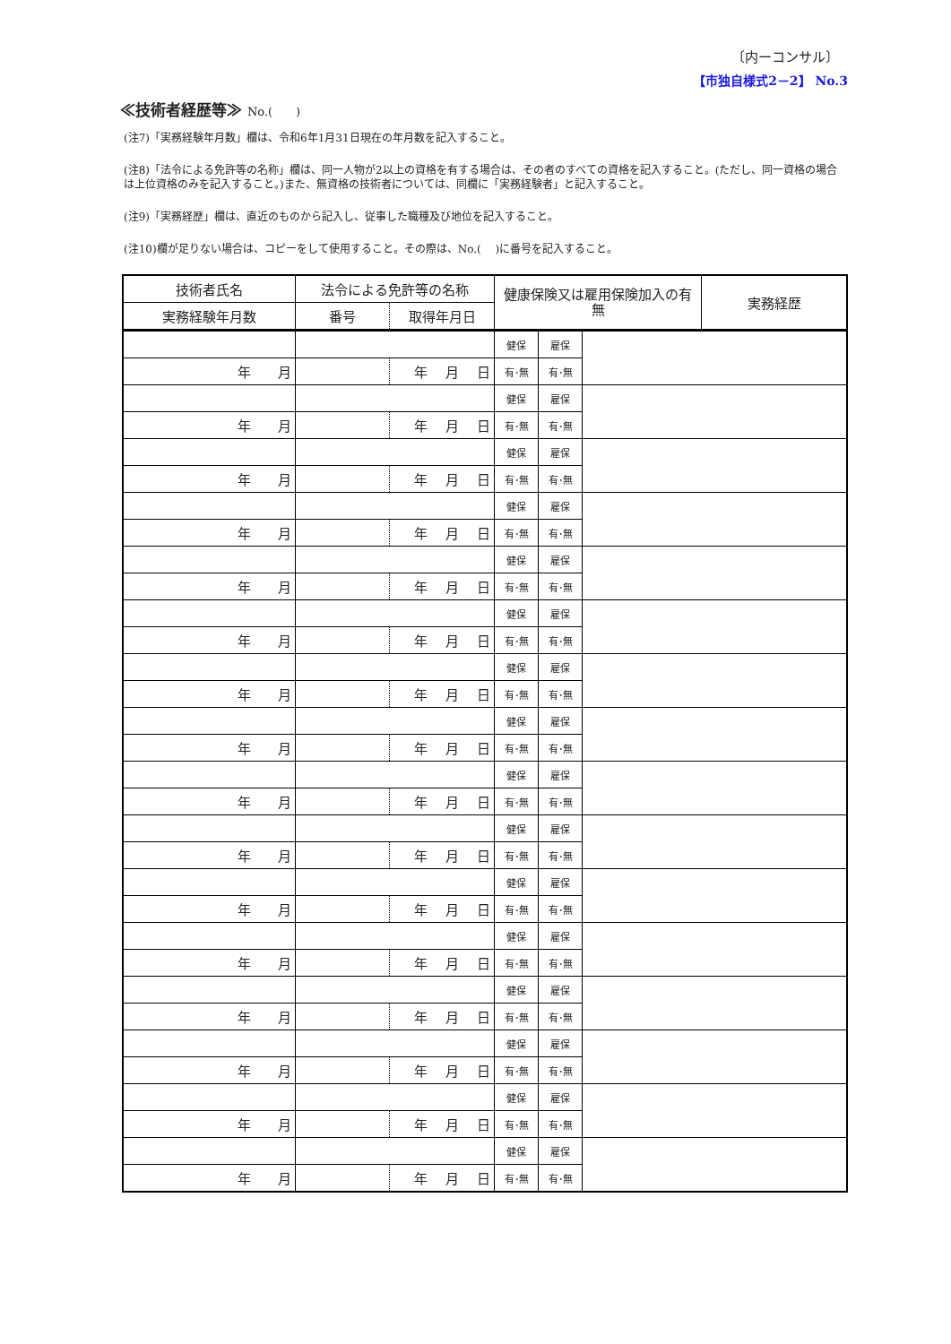〔内ーコンサル〕
【市独自様式2－2】 No.3
≪技術者経歴等≫ No.(　　)
(注7)「実務経験年月数」欄は、令和6年1月31日現在の年月数を記入すること。
(注8)「法令による免許等の名称」欄は、同一人物が2以上の資格を有する場合は、その者のすべての資格を記入すること。(ただし、同一資格の場合は上位資格のみを記入すること。)また、無資格の技術者については、同欄に「実務経験者」と記入すること。
(注9)「実務経歴」欄は、直近のものから記入し、従事した職種及び地位を記入すること。
(注10)欄が足りない場合は、コピーをして使用すること。その際は、No.(　 )に番号を記入すること。
| 技術者氏名 | 法令による免許等の名称 | | 健康保険又は雇用保険加入の有無 | 実務経歴 |
| 実務経験年月数 | 番号 | 取得年月日 | | |
| | | | 健保 | 雇保 | |
| 年 月 | | 年 月 日 | 有･無 | 有･無 | |
| | | | 健保 | 雇保 | |
| 年 月 | | 年 月 日 | 有･無 | 有･無 | |
| | | | 健保 | 雇保 | |
| 年 月 | | 年 月 日 | 有･無 | 有･無 | |
| | | | 健保 | 雇保 | |
| 年 月 | | 年 月 日 | 有･無 | 有･無 | |
| | | | 健保 | 雇保 | |
| 年 月 | | 年 月 日 | 有･無 | 有･無 | |
| | | | 健保 | 雇保 | |
| 年 月 | | 年 月 日 | 有･無 | 有･無 | |
| | | | 健保 | 雇保 | |
| 年 月 | | 年 月 日 | 有･無 | 有･無 | |
| | | | 健保 | 雇保 | |
| 年 月 | | 年 月 日 | 有･無 | 有･無 | |
| | | | 健保 | 雇保 | |
| 年 月 | | 年 月 日 | 有･無 | 有･無 | |
| | | | 健保 | 雇保 | |
| 年 月 | | 年 月 日 | 有･無 | 有･無 | |
| | | | 健保 | 雇保 | |
| 年 月 | | 年 月 日 | 有･無 | 有･無 | |
| | | | 健保 | 雇保 | |
| 年 月 | | 年 月 日 | 有･無 | 有･無 | |
| | | | 健保 | 雇保 | |
| 年 月 | | 年 月 日 | 有･無 | 有･無 | |
| | | | 健保 | 雇保 | |
| 年 月 | | 年 月 日 | 有･無 | 有･無 | |
| | | | 健保 | 雇保 | |
| 年 月 | | 年 月 日 | 有･無 | 有･無 | |
| | | | 健保 | 雇保 | |
| 年 月 | | 年 月 日 | 有･無 | 有･無 | |